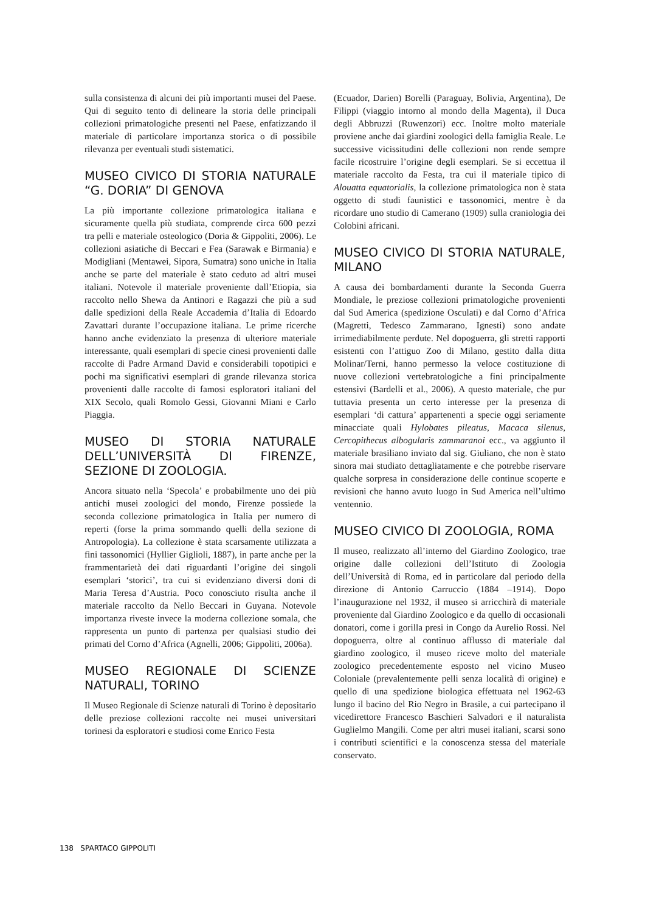sulla consistenza di alcuni dei più importanti musei del Paese. Qui di seguito tento di delineare la storia delle principali collezioni primatologiche presenti nel Paese, enfatizzando il materiale di particolare importanza storica o di possibile rilevanza per eventuali studi sistematici.
MUSEO CIVICO DI STORIA NATURALE “G. DORIA” DI GENOVA
La più importante collezione primatologica italiana e sicuramente quella più studiata, comprende circa 600 pezzi tra pelli e materiale osteologico (Doria & Gippoliti, 2006). Le collezioni asiatiche di Beccari e Fea (Sarawak e Birmania) e Modigliani (Mentawei, Sipora, Sumatra) sono uniche in Italia anche se parte del materiale è stato ceduto ad altri musei italiani. Notevole il materiale proveniente dall’Etiopia, sia raccolto nello Shewa da Antinori e Ragazzi che più a sud dalle spedizioni della Reale Accademia d’Italia di Edoardo Zavattari durante l’occupazione italiana. Le prime ricerche hanno anche evidenziato la presenza di ulteriore materiale interessante, quali esemplari di specie cinesi provenienti dalle raccolte di Padre Armand David e considerabili topotipici e pochi ma significativi esemplari di grande rilevanza storica provenienti dalle raccolte di famosi esploratori italiani del XIX Secolo, quali Romolo Gessi, Giovanni Miani e Carlo Piaggia.
MUSEO DI STORIA NATURALE DELL’UNIVERSITÀ DI FIRENZE, SEZIONE DI ZOOLOGIA.
Ancora situato nella ‘Specola’ e probabilmente uno dei più antichi musei zoologici del mondo, Firenze possiede la seconda collezione primatologica in Italia per numero di reperti (forse la prima sommando quelli della sezione di Antropologia). La collezione è stata scarsamente utilizzata a fini tassonomici (Hyllier Giglioli, 1887), in parte anche per la frammentarietà dei dati riguardanti l’origine dei singoli esemplari ‘storici’, tra cui si evidenziano diversi doni di Maria Teresa d’Austria. Poco conosciuto risulta anche il materiale raccolto da Nello Beccari in Guyana. Notevole importanza riveste invece la moderna collezione somala, che rappresenta un punto di partenza per qualsiasi studio dei primati del Corno d’Africa (Agnelli, 2006; Gippoliti, 2006a).
MUSEO REGIONALE DI SCIENZE NATURALI, TORINO
Il Museo Regionale di Scienze naturali di Torino è depositario delle preziose collezioni raccolte nei musei universitari torinesi da esploratori e studiosi come Enrico Festa
(Ecuador, Darien) Borelli (Paraguay, Bolivia, Argentina), De Filippi (viaggio intorno al mondo della Magenta), il Duca degli Abbruzzi (Ruwenzori) ecc. Inoltre molto materiale proviene anche dai giardini zoologici della famiglia Reale. Le successive vicissitudini delle collezioni non rende sempre facile ricostruire l’origine degli esemplari. Se si eccettua il materiale raccolto da Festa, tra cui il materiale tipico di Alouatta equatorialis, la collezione primatologica non è stata oggetto di studi faunistici e tassonomici, mentre è da ricordare uno studio di Camerano (1909) sulla craniologia dei Colobini africani.
MUSEO CIVICO DI STORIA NATURALE, MILANO
A causa dei bombardamenti durante la Seconda Guerra Mondiale, le preziose collezioni primatologiche provenienti dal Sud America (spedizione Osculati) e dal Corno d’Africa (Magretti, Tedesco Zammarano, Ignesti) sono andate irrimediabilmente perdute. Nel dopoguerra, gli stretti rapporti esistenti con l’attiguo Zoo di Milano, gestito dalla ditta Molinar/Terni, hanno permesso la veloce costituzione di nuove collezioni vertebratologiche a fini principalmente estensivi (Bardelli et al., 2006). A questo materiale, che pur tuttavia presenta un certo interesse per la presenza di esemplari ‘di cattura’ appartenenti a specie oggi seriamente minacciate quali Hylobates pileatus, Macaca silenus, Cercopithecus albogularis zammaranoi ecc., va aggiunto il materiale brasiliano inviato dal sig. Giuliano, che non è stato sinora mai studiato dettagliatamente e che potrebbe riservare qualche sorpresa in considerazione delle continue scoperte e revisioni che hanno avuto luogo in Sud America nell’ultimo ventennio.
MUSEO CIVICO DI ZOOLOGIA, ROMA
Il museo, realizzato all’interno del Giardino Zoologico, trae origine dalle collezioni dell’Istituto di Zoologia dell’Università di Roma, ed in particolare dal periodo della direzione di Antonio Carruccio (1884 –1914). Dopo l’inaugurazione nel 1932, il museo si arricchirà di materiale proveniente dal Giardino Zoologico e da quello di occasionali donatori, come i gorilla presi in Congo da Aurelio Rossi. Nel dopoguerra, oltre al continuo afflusso di materiale dal giardino zoologico, il museo riceve molto del materiale zoologico precedentemente esposto nel vicino Museo Coloniale (prevalentemente pelli senza località di origine) e quello di una spedizione biologica effettuata nel 1962-63 lungo il bacino del Rio Negro in Brasile, a cui partecipano il vicedirettore Francesco Baschieri Salvadori e il naturalista Guglielmo Mangili. Come per altri musei italiani, scarsi sono i contributi scientifici e la conoscenza stessa del materiale conservato.
138 SPARTACO GIPPOLITI